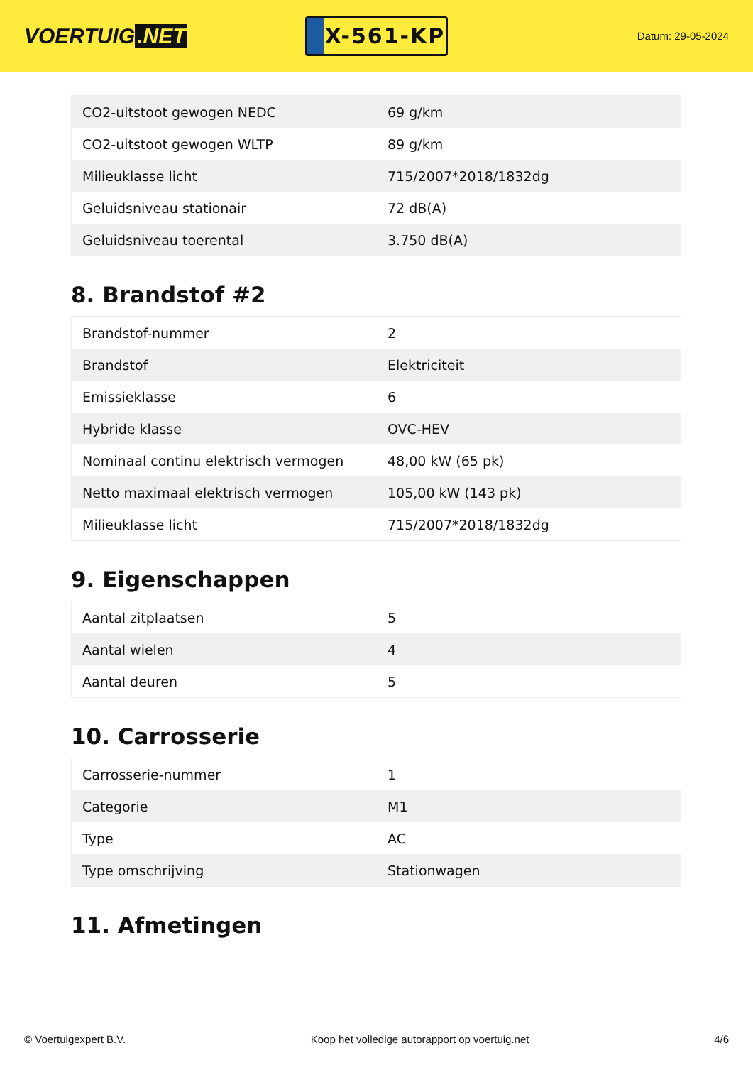VOERTUIG.NET
X-561-KP
Datum: 29-05-2024
| CO2-uitstoot gewogen NEDC | 69 g/km |
| CO2-uitstoot gewogen WLTP | 89 g/km |
| Milieuklasse licht | 715/2007*2018/1832dg |
| Geluidsniveau stationair | 72 dB(A) |
| Geluidsniveau toerental | 3.750 dB(A) |
8. Brandstof #2
| Brandstof-nummer | 2 |
| Brandstof | Elektriciteit |
| Emissieklasse | 6 |
| Hybride klasse | OVC-HEV |
| Nominaal continu elektrisch vermogen | 48,00 kW (65 pk) |
| Netto maximaal elektrisch vermogen | 105,00 kW (143 pk) |
| Milieuklasse licht | 715/2007*2018/1832dg |
9. Eigenschappen
| Aantal zitplaatsen | 5 |
| Aantal wielen | 4 |
| Aantal deuren | 5 |
10. Carrosserie
| Carrosserie-nummer | 1 |
| Categorie | M1 |
| Type | AC |
| Type omschrijving | Stationwagen |
11. Afmetingen
© Voertuigexpert B.V. Koop het volledige autorapport op voertuig.net 4/6